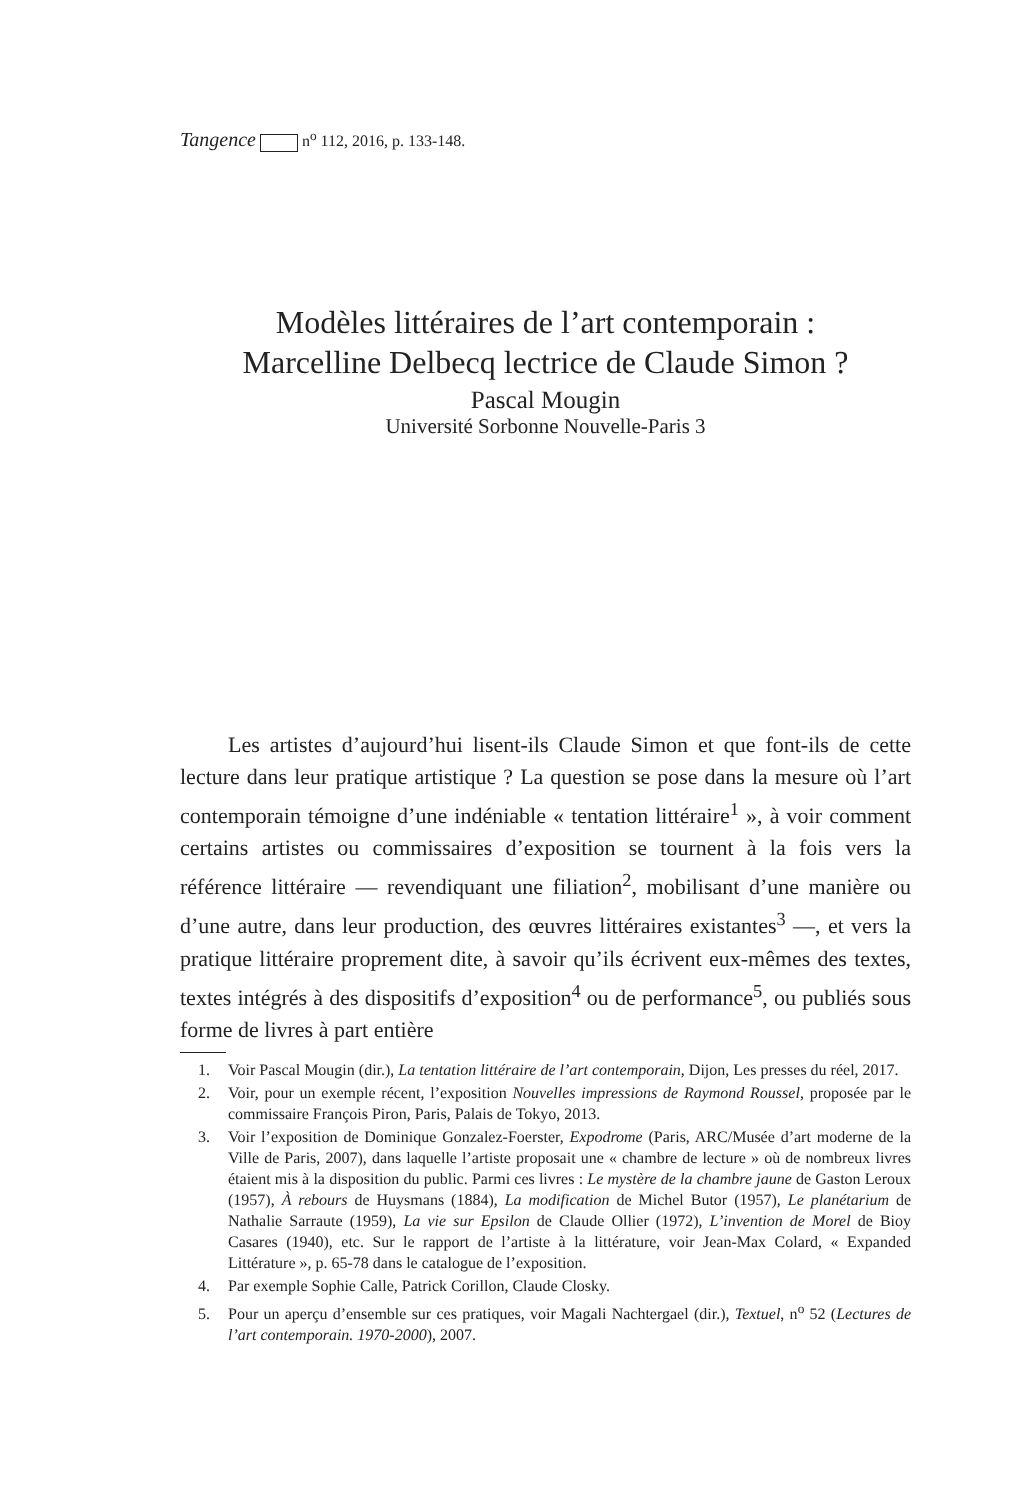Tangence n<sup>o</sup> 112, 2016, p. 133-148.
Modèles littéraires de l’art contemporain :
Marcelline Delbecq lectrice de Claude Simon ?
Pascal Mougin
Université Sorbonne Nouvelle-Paris 3
Les artistes d’aujourd’hui lisent-ils Claude Simon et que font-ils de cette lecture dans leur pratique artistique ? La question se pose dans la mesure où l’art contemporain témoigne d’une indéniable « tentation littéraire<sup>1</sup> », à voir comment certains artistes ou commissaires d’exposition se tournent à la fois vers la référence littéraire — revendiquant une filiation<sup>2</sup>, mobilisant d’une manière ou d’une autre, dans leur production, des œuvres littéraires existantes<sup>3</sup> —, et vers la pratique littéraire proprement dite, à savoir qu’ils écrivent eux-mêmes des textes, textes intégrés à des dispositifs d’exposition<sup>4</sup> ou de performance<sup>5</sup>, ou publiés sous forme de livres à part entière
1. Voir Pascal Mougin (dir.), La tentation littéraire de l’art contemporain, Dijon, Les presses du réel, 2017.
2. Voir, pour un exemple récent, l’exposition Nouvelles impressions de Raymond Roussel, proposée par le commissaire François Piron, Paris, Palais de Tokyo, 2013.
3. Voir l’exposition de Dominique Gonzalez-Foerster, Expodrome (Paris, ARC/Musée d’art moderne de la Ville de Paris, 2007), dans laquelle l’artiste proposait une « chambre de lecture » où de nombreux livres étaient mis à la disposition du public. Parmi ces livres : Le mystère de la chambre jaune de Gaston Leroux (1957), À rebours de Huysmans (1884), La modification de Michel Butor (1957), Le planétarium de Nathalie Sarraute (1959), La vie sur Epsilon de Claude Ollier (1972), L’invention de Morel de Bioy Casares (1940), etc. Sur le rapport de l’artiste à la littérature, voir Jean-Max Colard, « Expanded Littérature », p. 65-78 dans le catalogue de l’exposition.
4. Par exemple Sophie Calle, Patrick Corillon, Claude Closky.
5. Pour un aperçu d’ensemble sur ces pratiques, voir Magali Nachtergael (dir.), Textuel, n<sup>o</sup> 52 (Lectures de l’art contemporain. 1970-2000), 2007.